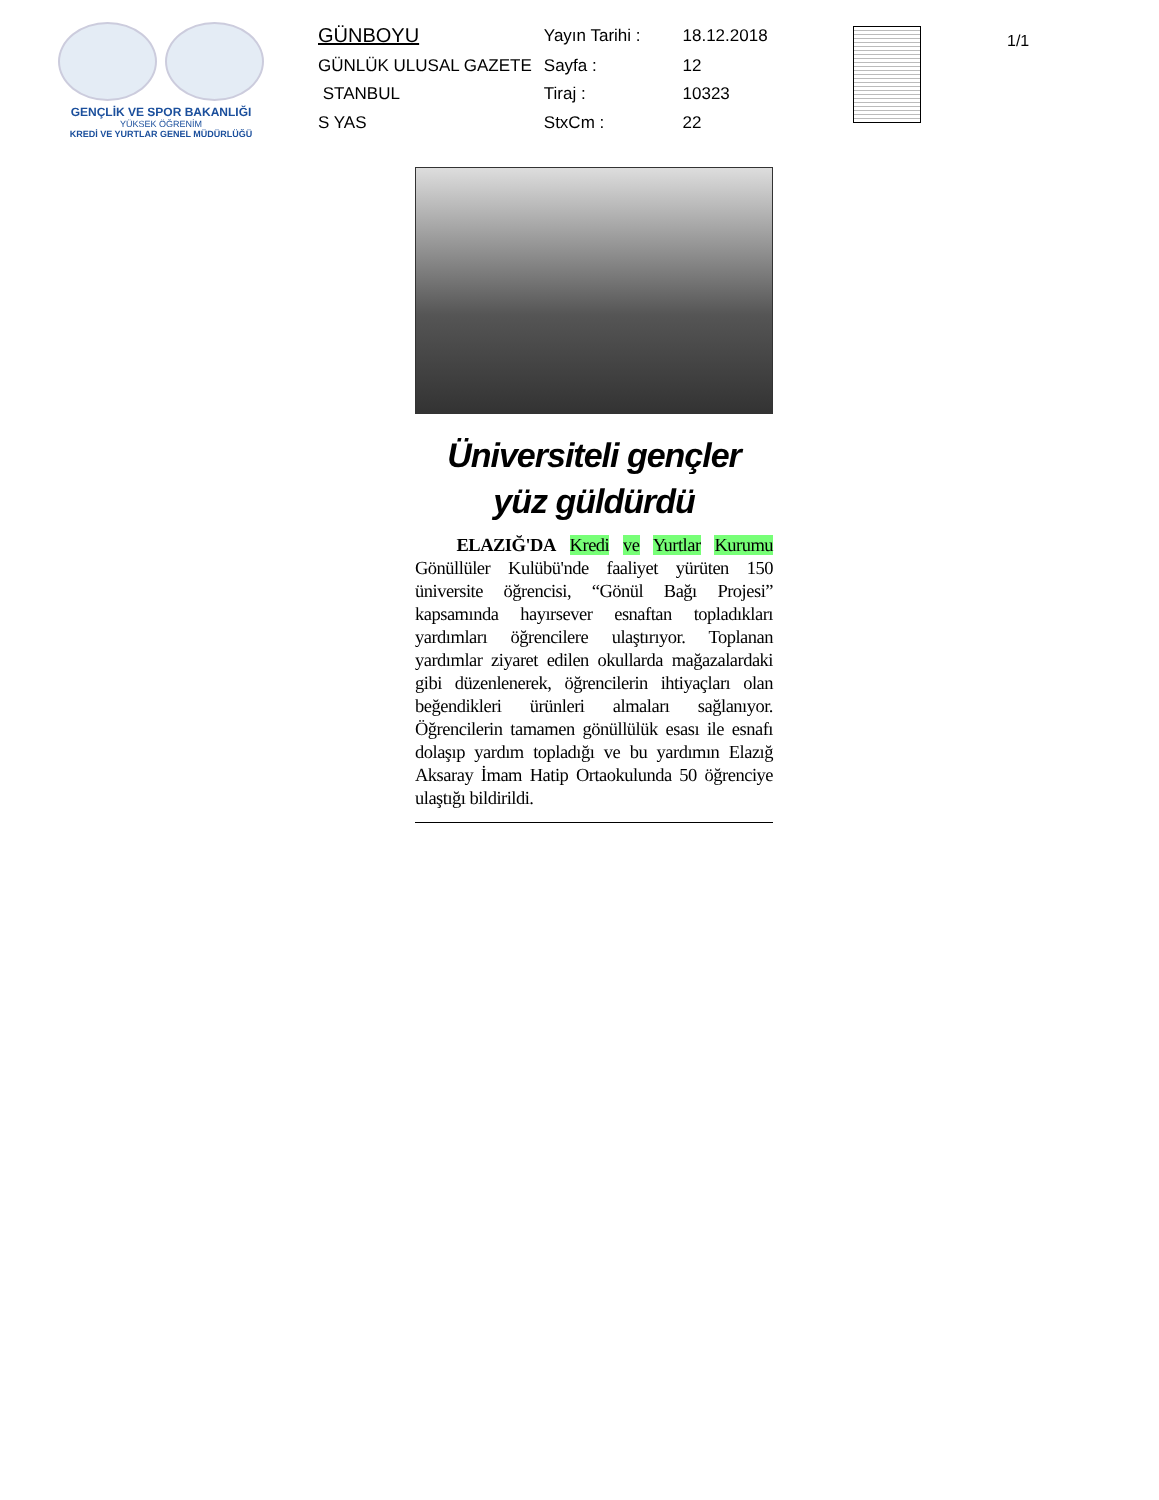GENÇLİK VE SPOR BAKANLIĞI
YÜKSEK ÖĞRENİM
KREDİ VE YURTLAR GENEL MÜDÜRLÜĞÜ
| GÜNBOYU | Yayın Tarihi : | 18.12.2018 |
| GÜNLÜK ULUSAL GAZETE | Sayfa : | 12 |
| STANBUL | Tiraj : | 10323 |
| S YAS | StxCm : | 22 |
1/1
Üniversiteli gençler
yüz güldürdü
ELAZIĞ'DA Kredi ve Yurtlar Kurumu Gönüllüler Kulübü'nde faaliyet yürüten 150 üniversite öğrencisi, “Gönül Bağı Projesi” kapsamında hayırsever esnaftan topladıkları yardımları öğrencilere ulaştırıyor. Toplanan yardımlar ziyaret edilen okullarda mağazalardaki gibi düzenlenerek, öğrencilerin ihtiyaçları olan beğendikleri ürünleri almaları sağlanıyor. Öğrencilerin tamamen gönüllülük esası ile esnafı dolaşıp yardım topladığı ve bu yardımın Elazığ Aksaray İmam Hatip Ortaokulunda 50 öğrenciye ulaştığı bildirildi.